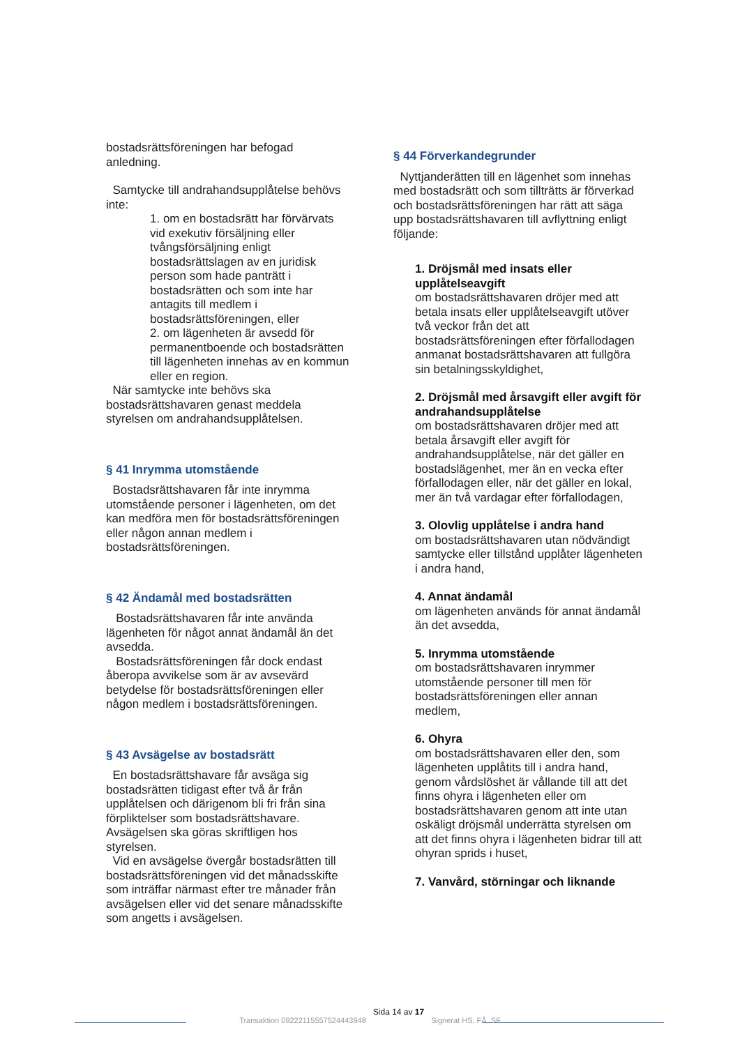bostadsrättsföreningen har befogad anledning.
Samtycke till andrahandsupplåtelse behövs inte:
1. om en bostadsrätt har förvärvats vid exekutiv försäljning eller tvångsförsäljning enligt bostadsrättslagen av en juridisk person som hade panträtt i bostadsrätten och som inte har antagits till medlem i bostadsrättsföreningen, eller
2. om lägenheten är avsedd för permanentboende och bostadsrätten till lägenheten innehas av en kommun eller en region.
När samtycke inte behövs ska bostadsrättshavaren genast meddela styrelsen om andrahandsupplåtelsen.
§ 41 Inrymma utomstående
Bostadsrättshavaren får inte inrymma utomstående personer i lägenheten, om det kan medföra men för bostadsrättsföreningen eller någon annan medlem i bostadsrättsföreningen.
§ 42 Ändamål med bostadsrätten
Bostadsrättshavaren får inte använda lägenheten för något annat ändamål än det avsedda.
Bostadsrättsföreningen får dock endast åberopa avvikelse som är av avsevärd betydelse för bostadsrättsföreningen eller någon medlem i bostadsrättsföreningen.
§ 43 Avsägelse av bostadsrätt
En bostadsrättshavare får avsäga sig bostadsrätten tidigast efter två år från upplåtelsen och därigenom bli fri från sina förpliktelser som bostadsrättshavare. Avsägelsen ska göras skriftligen hos styrelsen.
Vid en avsägelse övergår bostadsrätten till bostadsrättsföreningen vid det månadsskifte som inträffar närmast efter tre månader från avsägelsen eller vid det senare månadsskifte som angetts i avsägelsen.
§ 44 Förverkandegrunder
Nyttjanderätten till en lägenhet som innehas med bostadsrätt och som tillträtts är förverkad och bostadsrättsföreningen har rätt att säga upp bostadsrättshavaren till avflyttning enligt följande:
1. Dröjsmål med insats eller upplåtelseavgift
om bostadsrättshavaren dröjer med att betala insats eller upplåtelseavgift utöver två veckor från det att bostadsrättsföreningen efter förfallodagen anmanat bostadsrättshavaren att fullgöra sin betalningsskyldighet,
2. Dröjsmål med årsavgift eller avgift för andrahandsupplåtelse
om bostadsrättshavaren dröjer med att betala årsavgift eller avgift för andrahandsupplåtelse, när det gäller en bostadslägenhet, mer än en vecka efter förfallodagen eller, när det gäller en lokal, mer än två vardagar efter förfallodagen,
3. Olovlig upplåtelse i andra hand
om bostadsrättshavaren utan nödvändigt samtycke eller tillstånd upplåter lägenheten i andra hand,
4. Annat ändamål
om lägenheten används för annat ändamål än det avsedda,
5. Inrymma utomstående
om bostadsrättshavaren inrymmer utomstående personer till men för bostadsrättsföreningen eller annan medlem,
6. Ohyra
om bostadsrättshavaren eller den, som lägenheten upplåtits till i andra hand, genom vårdslöshet är vållande till att det finns ohyra i lägenheten eller om bostadsrättshavaren genom att inte utan oskäligt dröjsmål underrätta styrelsen om att det finns ohyra i lägenheten bidrar till att ohyran sprids i huset,
7. Vanvård, störningar och liknande
Transaktion 09222115557524443948 Sida 14 av 17 Signerat HS, FÅ, SF